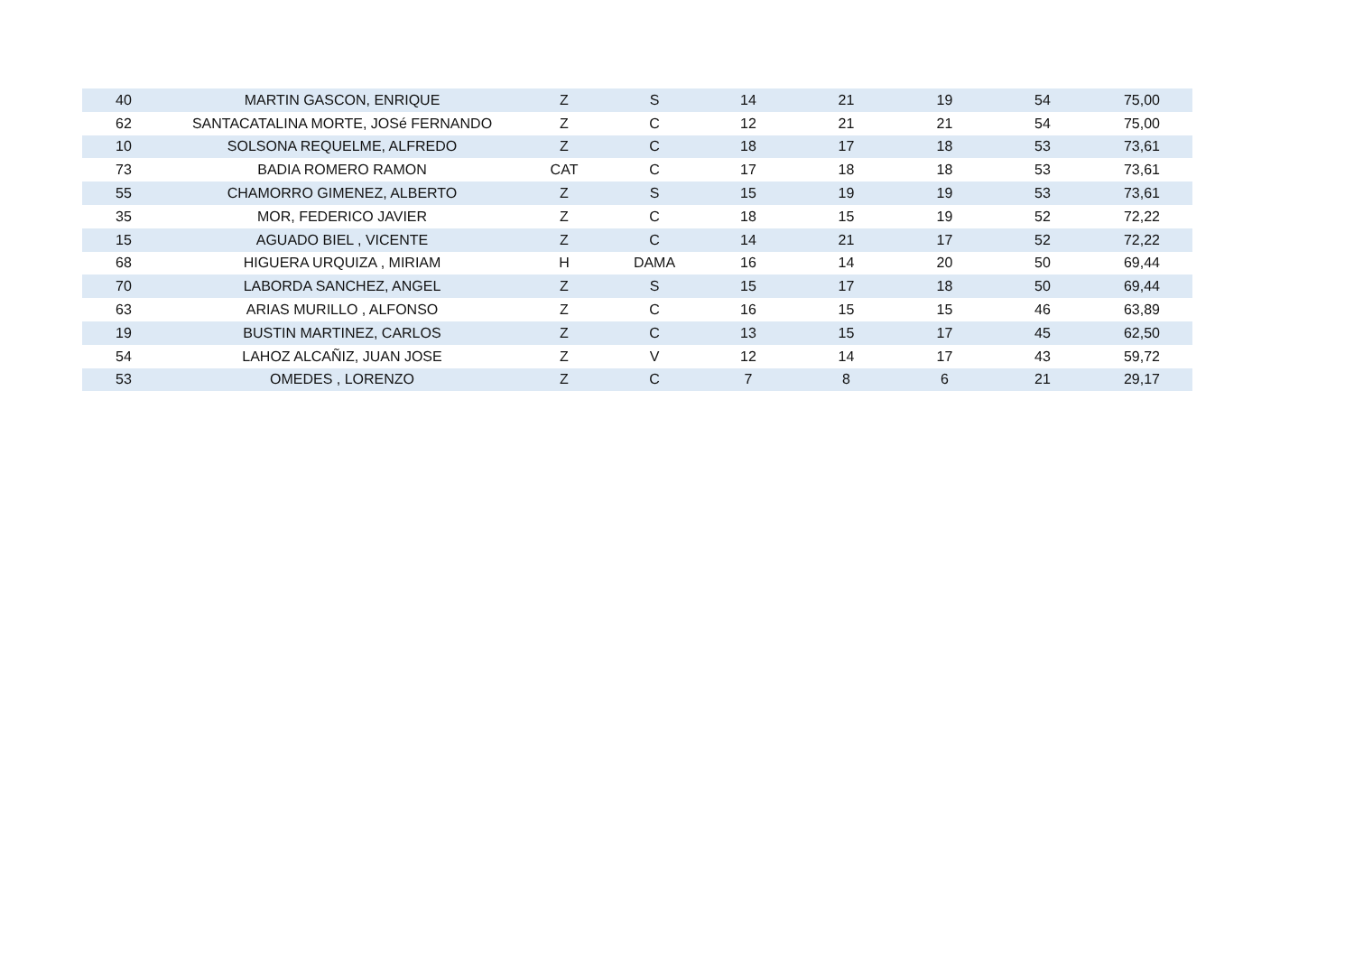| 40 | MARTIN GASCON, ENRIQUE | Z | S | 14 | 21 | 19 | 54 | 75,00 |
| 62 | SANTACATALINA MORTE, JOSé FERNANDO | Z | C | 12 | 21 | 21 | 54 | 75,00 |
| 10 | SOLSONA REQUELME, ALFREDO | Z | C | 18 | 17 | 18 | 53 | 73,61 |
| 73 | BADIA ROMERO RAMON | CAT | C | 17 | 18 | 18 | 53 | 73,61 |
| 55 | CHAMORRO GIMENEZ, ALBERTO | Z | S | 15 | 19 | 19 | 53 | 73,61 |
| 35 | MOR, FEDERICO JAVIER | Z | C | 18 | 15 | 19 | 52 | 72,22 |
| 15 | AGUADO BIEL , VICENTE | Z | C | 14 | 21 | 17 | 52 | 72,22 |
| 68 | HIGUERA URQUIZA , MIRIAM | H | DAMA | 16 | 14 | 20 | 50 | 69,44 |
| 70 | LABORDA SANCHEZ, ANGEL | Z | S | 15 | 17 | 18 | 50 | 69,44 |
| 63 | ARIAS MURILLO , ALFONSO | Z | C | 16 | 15 | 15 | 46 | 63,89 |
| 19 | BUSTIN MARTINEZ, CARLOS | Z | C | 13 | 15 | 17 | 45 | 62,50 |
| 54 | LAHOZ ALCAÑIZ, JUAN JOSE | Z | V | 12 | 14 | 17 | 43 | 59,72 |
| 53 | OMEDES , LORENZO | Z | C | 7 | 8 | 6 | 21 | 29,17 |